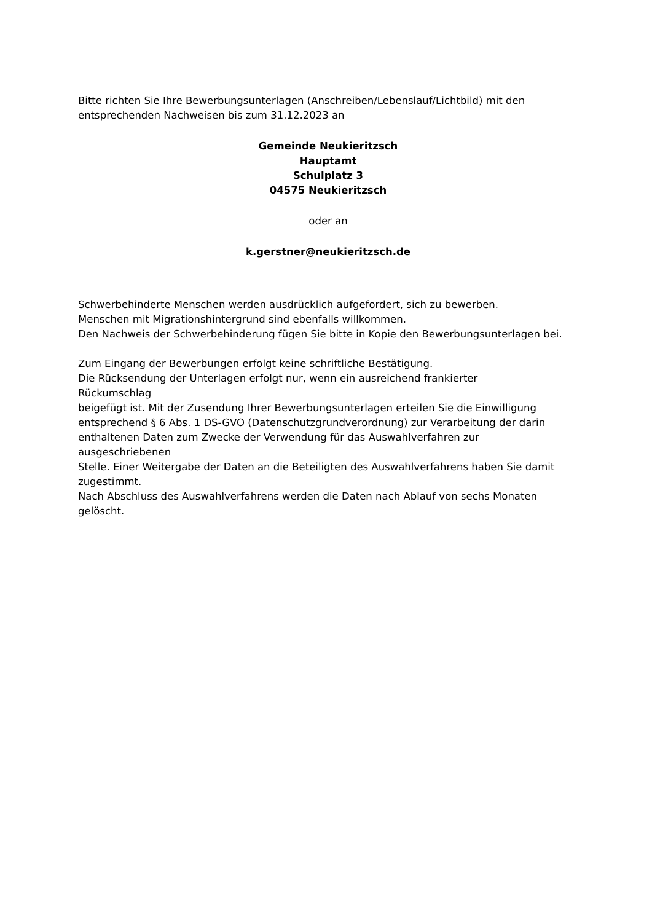Bitte richten Sie Ihre Bewerbungsunterlagen (Anschreiben/Lebenslauf/Lichtbild) mit den entsprechenden Nachweisen bis zum 31.12.2023 an
Gemeinde Neukieritzsch
Hauptamt
Schulplatz 3
04575 Neukieritzsch
oder an
k.gerstner@neukieritzsch.de
Schwerbehinderte Menschen werden ausdrücklich aufgefordert, sich zu bewerben.
Menschen mit Migrationshintergrund sind ebenfalls willkommen.
Den Nachweis der Schwerbehinderung fügen Sie bitte in Kopie den Bewerbungsunterlagen bei.
Zum Eingang der Bewerbungen erfolgt keine schriftliche Bestätigung.
Die Rücksendung der Unterlagen erfolgt nur, wenn ein ausreichend frankierter
Rückumschlag
beigefügt ist. Mit der Zusendung Ihrer Bewerbungsunterlagen erteilen Sie die Einwilligung entsprechend § 6 Abs. 1 DS-GVO (Datenschutzgrundverordnung) zur Verarbeitung der darin enthaltenen Daten zum Zwecke der Verwendung für das Auswahlverfahren zur
ausgeschriebenen
Stelle. Einer Weitergabe der Daten an die Beteiligten des Auswahlverfahrens haben Sie damit zugestimmt.
Nach Abschluss des Auswahlverfahrens werden die Daten nach Ablauf von sechs Monaten gelöscht.